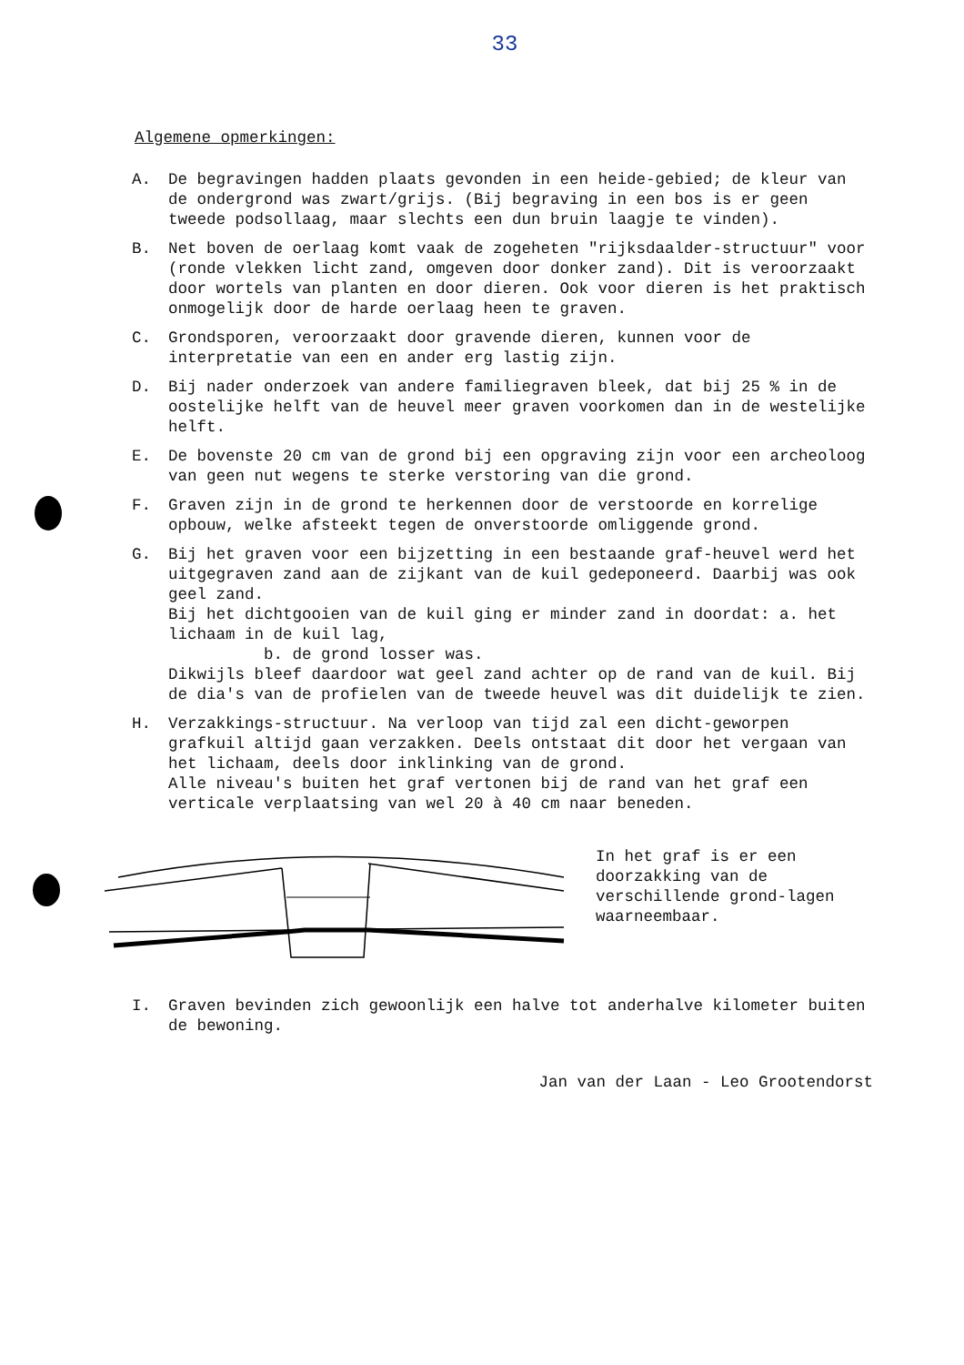33
Algemene opmerkingen:
A. De begravingen hadden plaats gevonden in een heide-gebied; de kleur van de ondergrond was zwart/grijs. (Bij begraving in een bos is er geen tweede podsollaag, maar slechts een dun bruin laagje te vinden).
B. Net boven de oerlaag komt vaak de zogeheten "rijksdaalder-structuur" voor (ronde vlekken licht zand, omgeven door donker zand). Dit is veroorzaakt door wortels van planten en door dieren. Ook voor dieren is het praktisch onmogelijk door de harde oerlaag heen te graven.
C. Grondsporen, veroorzaakt door gravende dieren, kunnen voor de interpretatie van een en ander erg lastig zijn.
D. Bij nader onderzoek van andere familiegraven bleek, dat bij 25 % in de oostelijke helft van de heuvel meer graven voorkomen dan in de westelijke helft.
E. De bovenste 20 cm van de grond bij een opgraving zijn voor een archeoloog van geen nut wegens te sterke verstoring van die grond.
F. Graven zijn in de grond te herkennen door de verstoorde en korrelige opbouw, welke afsteekt tegen de onverstoorde omliggende grond.
G. Bij het graven voor een bijzetting in een bestaande graf-heuvel werd het uitgegraven zand aan de zijkant van de kuil gedeponeerd. Daarbij was ook geel zand.
Bij het dichtgooien van de kuil ging er minder zand in doordat: a. het lichaam in de kuil lag,
b. de grond losser was.
Dikwijls bleef daardoor wat geel zand achter op de rand van de kuil. Bij de dia's van de profielen van de tweede heuvel was dit duidelijk te zien.
H. Verzakkings-structuur. Na verloop van tijd zal een dicht-geworpen grafkuil altijd gaan verzakken. Deels ontstaat dit door het vergaan van het lichaam, deels door inklinking van de grond.
Alle niveau's buiten het graf vertonen bij de rand van het graf een verticale verplaatsing van wel 20 à 40 cm naar beneden.
In het graf is er een doorzakking van de verschillende grond-lagen waarneembaar.
I. Graven bevinden zich gewoonlijk een halve tot anderhalve kilometer buiten de bewoning.
Jan van der Laan - Leo Grootendorst